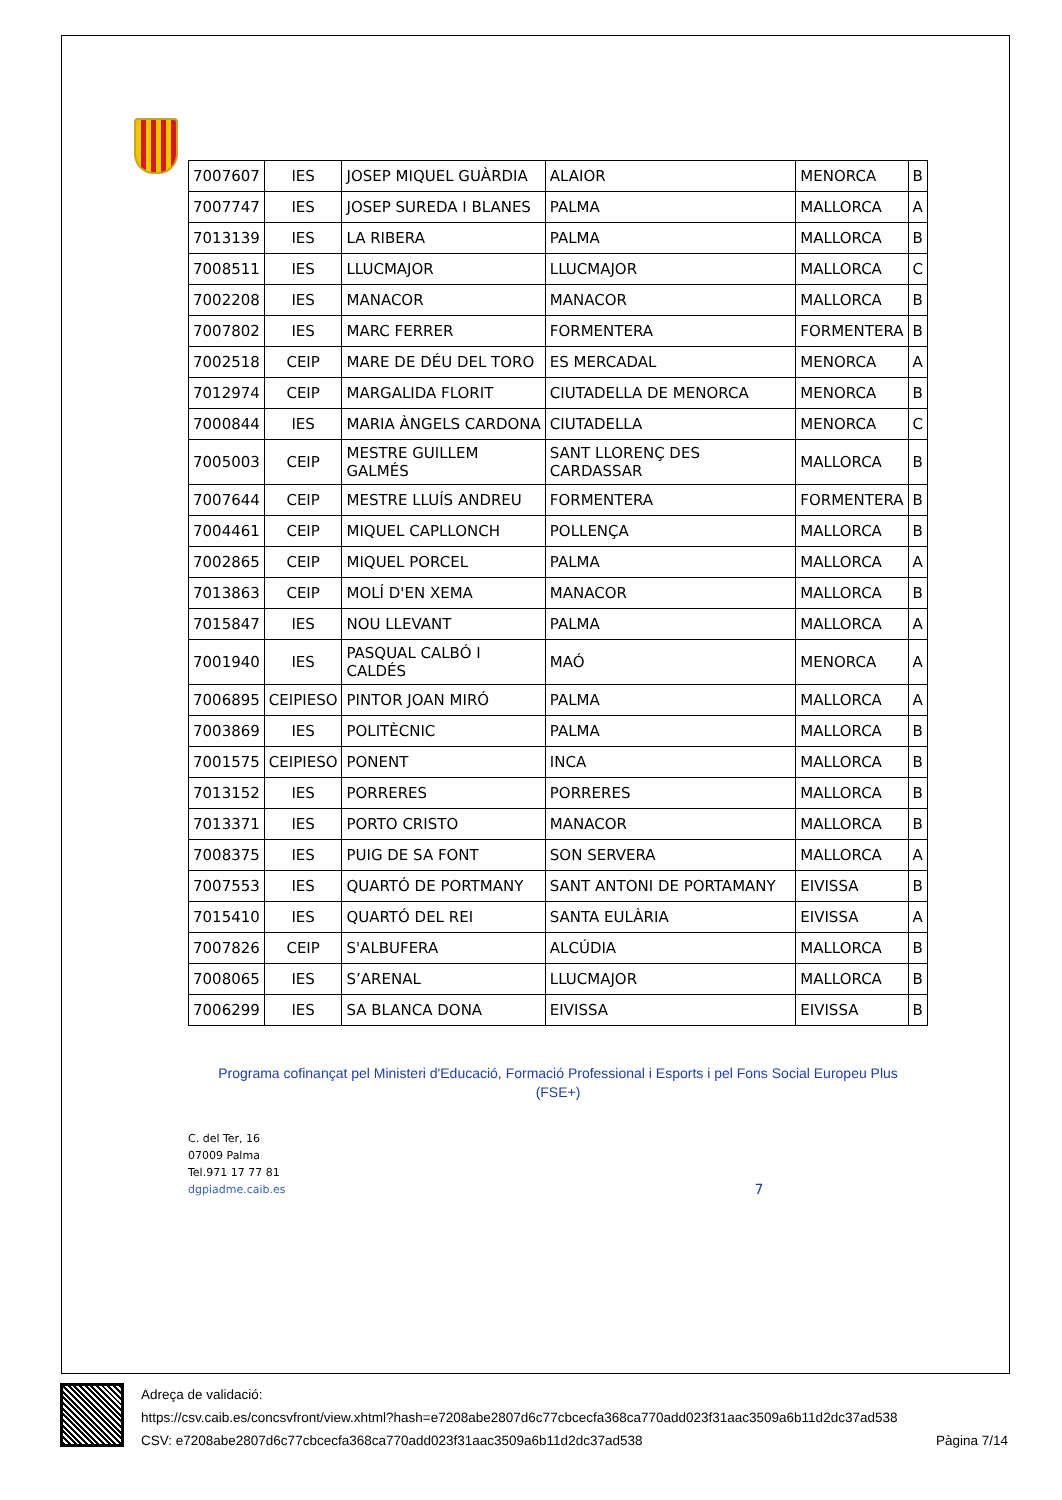| 7007607 | IES | JOSEP MIQUEL GUÀRDIA | ALAIOR | MENORCA | B |
| 7007747 | IES | JOSEP SUREDA I BLANES | PALMA | MALLORCA | A |
| 7013139 | IES | LA RIBERA | PALMA | MALLORCA | B |
| 7008511 | IES | LLUCMAJOR | LLUCMAJOR | MALLORCA | C |
| 7002208 | IES | MANACOR | MANACOR | MALLORCA | B |
| 7007802 | IES | MARC FERRER | FORMENTERA | FORMENTERA | B |
| 7002518 | CEIP | MARE DE DÉU DEL TORO | ES MERCADAL | MENORCA | A |
| 7012974 | CEIP | MARGALIDA FLORIT | CIUTADELLA DE MENORCA | MENORCA | B |
| 7000844 | IES | MARIA ÀNGELS CARDONA | CIUTADELLA | MENORCA | C |
| 7005003 | CEIP | MESTRE GUILLEM GALMÉS | SANT LLORENÇ DES CARDASSAR | MALLORCA | B |
| 7007644 | CEIP | MESTRE LLUÍS ANDREU | FORMENTERA | FORMENTERA | B |
| 7004461 | CEIP | MIQUEL CAPLLONCH | POLLENÇA | MALLORCA | B |
| 7002865 | CEIP | MIQUEL PORCEL | PALMA | MALLORCA | A |
| 7013863 | CEIP | MOLÍ D'EN XEMA | MANACOR | MALLORCA | B |
| 7015847 | IES | NOU LLEVANT | PALMA | MALLORCA | A |
| 7001940 | IES | PASQUAL CALBÓ I CALDÉS | MAÓ | MENORCA | A |
| 7006895 | CEIPIESO | PINTOR JOAN MIRÓ | PALMA | MALLORCA | A |
| 7003869 | IES | POLITÈCNIC | PALMA | MALLORCA | B |
| 7001575 | CEIPIESO | PONENT | INCA | MALLORCA | B |
| 7013152 | IES | PORRERES | PORRERES | MALLORCA | B |
| 7013371 | IES | PORTO CRISTO | MANACOR | MALLORCA | B |
| 7008375 | IES | PUIG DE SA FONT | SON SERVERA | MALLORCA | A |
| 7007553 | IES | QUARTÓ DE PORTMANY | SANT ANTONI DE PORTAMANY | EIVISSA | B |
| 7015410 | IES | QUARTÓ DEL REI | SANTA EULÀRIA | EIVISSA | A |
| 7007826 | CEIP | S'ALBUFERA | ALCÚDIA | MALLORCA | B |
| 7008065 | IES | S’ARENAL | LLUCMAJOR | MALLORCA | B |
| 7006299 | IES | SA BLANCA DONA | EIVISSA | EIVISSA | B |
Programa cofinançat pel Ministeri d'Educació, Formació Professional i Esports i pel Fons Social Europeu Plus
(FSE+)
C. del Ter, 16
07009 Palma
Tel.971 17 77 81
dgpiadme.caib.es
7
Adreça de validació:
https://csv.caib.es/concsvfront/view.xhtml?hash=e7208abe2807d6c77cbcecfa368ca770add023f31aac3509a6b11d2dc37ad538
CSV: e7208abe2807d6c77cbcecfa368ca770add023f31aac3509a6b11d2dc37ad538 Pàgina 7/14